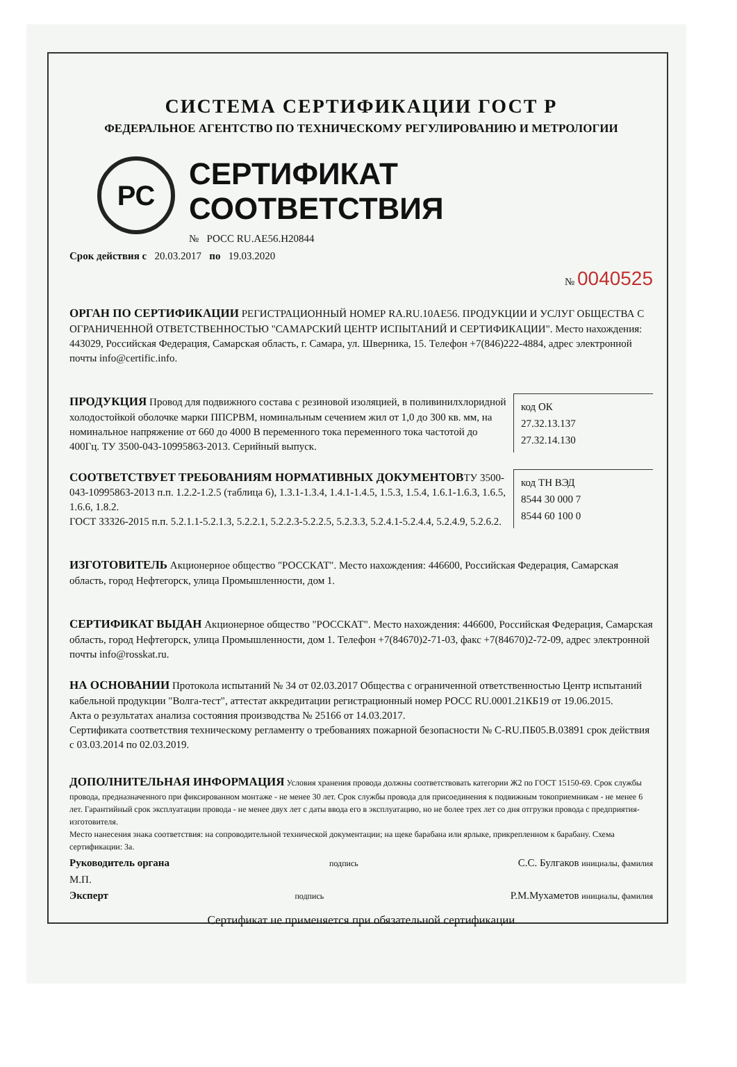СИСТЕМА СЕРТИФИКАЦИИ ГОСТ Р
ФЕДЕРАЛЬНОЕ АГЕНТСТВО ПО ТЕХНИЧЕСКОМУ РЕГУЛИРОВАНИЮ И МЕТРОЛОГИИ
РС
СЕРТИФИКАТ СООТВЕТСТВИЯ
№ РОСС RU.АЕ56.Н20844
Срок действия с 20.03.2017 по 19.03.2020
№ 0040525
ОРГАН ПО СЕРТИФИКАЦИИ РЕГИСТРАЦИОННЫЙ НОМЕР RA.RU.10AE56. ПРОДУКЦИИ И УСЛУГ ОБЩЕСТВА С ОГРАНИЧЕННОЙ ОТВЕТСТВЕННОСТЬЮ "САМАРСКИЙ ЦЕНТР ИСПЫТАНИЙ И СЕРТИФИКАЦИИ". Место нахождения: 443029, Российская Федерация, Самарская область, г. Самара, ул. Шверника, 15. Телефон +7(846)222-4884, адрес электронной почты info@certific.info.
код ОК
27.32.13.137
27.32.14.130
ПРОДУКЦИЯ Провод для подвижного состава с резиновой изоляцией, в поливинилхлоридной холодостойкой оболочке марки ППСРВМ, номинальным сечением жил от 1,0 до 300 кв. мм, на номинальное напряжение от 660 до 4000 В переменного тока переменного тока частотой до 400Гц. ТУ 3500-043-10995863-2013. Серийный выпуск.
СООТВЕТСТВУЕТ ТРЕБОВАНИЯМ НОРМАТИВНЫХ ДОКУМЕНТОВ
код ТН ВЭД
8544 30 000 7
8544 60 100 0
ТУ 3500-043-10995863-2013 п.п. 1.2.2-1.2.5 (таблица 6), 1.3.1-1.3.4, 1.4.1-1.4.5, 1.5.3, 1.5.4, 1.6.1-1.6.3, 1.6.5, 1.6.6, 1.8.2.
ГОСТ 33326-2015 п.п. 5.2.1.1-5.2.1.3, 5.2.2.1, 5.2.2.3-5.2.2.5, 5.2.3.3, 5.2.4.1-5.2.4.4, 5.2.4.9, 5.2.6.2.
ИЗГОТОВИТЕЛЬ Акционерное общество "РОССКАТ". Место нахождения: 446600, Российская Федерация, Самарская область, город Нефтегорск, улица Промышленности, дом 1.
СЕРТИФИКАТ ВЫДАН Акционерное общество "РОССКАТ". Место нахождения: 446600, Российская Федерация, Самарская область, город Нефтегорск, улица Промышленности, дом 1. Телефон +7(84670)2-71-03, факс +7(84670)2-72-09, адрес электронной почты info@rosskat.ru.
НА ОСНОВАНИИ Протокола испытаний № 34 от 02.03.2017 Общества с ограниченной ответственностью Центр испытаний кабельной продукции "Волга-тест", аттестат аккредитации регистрационный номер РОСС RU.0001.21КБ19 от 19.06.2015.
Акта о результатах анализа состояния производства № 25166 от 14.03.2017.
Сертификата соответствия техническому регламенту о требованиях пожарной безопасности № С-RU.ПБ05.В.03891 срок действия с 03.03.2014 по 02.03.2019.
ДОПОЛНИТЕЛЬНАЯ ИНФОРМАЦИЯ Условия хранения провода должны соответствовать категории Ж2 по ГОСТ 15150-69. Срок службы провода, предназначенного при фиксированном монтаже - не менее 30 лет. Срок службы провода для присоединения к подвижным токоприемникам - не менее 6 лет. Гарантийный срок эксплуатации провода - не менее двух лет с даты ввода его в эксплуатацию, но не более трех лет со дня отгрузки провода с предприятия-изготовителя.
Место нанесения знака соответствия: на сопроводительной технической документации; на щеке барабана или ярлыке, прикрепленном к барабану. Схема сертификации: 3а.
Руководитель органа подпись С.С. Булгаков инициалы, фамилия
М.П.
Эксперт подпись Р.М.Мухаметов инициалы, фамилия
Сертификат не применяется при обязательной сертификации